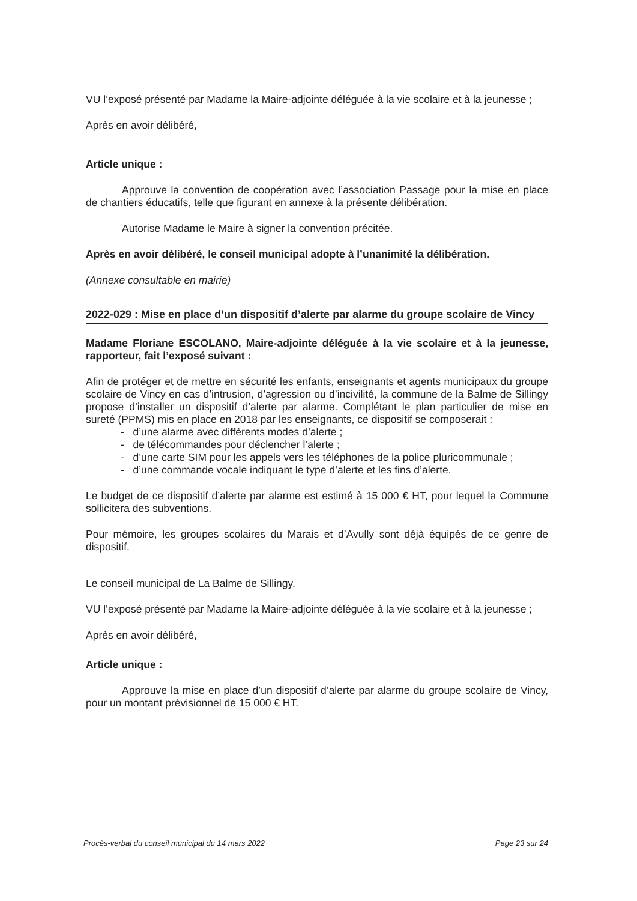VU l’exposé présenté par Madame la Maire-adjointe déléguée à la vie scolaire et à la jeunesse ;
Après en avoir délibéré,
Article unique :
Approuve la convention de coopération avec l’association Passage pour la mise en place de chantiers éducatifs, telle que figurant en annexe à la présente délibération.
Autorise Madame le Maire à signer la convention précitée.
Après en avoir délibéré, le conseil municipal adopte à l’unanimité la délibération.
(Annexe consultable en mairie)
2022-029 : Mise en place d’un dispositif d’alerte par alarme du groupe scolaire de Vincy
Madame Floriane ESCOLANO, Maire-adjointe déléguée à la vie scolaire et à la jeunesse, rapporteur, fait l’exposé suivant :
Afin de protéger et de mettre en sécurité les enfants, enseignants et agents municipaux du groupe scolaire de Vincy en cas d’intrusion, d’agression ou d’incivilité, la commune de la Balme de Sillingy propose d’installer un dispositif d’alerte par alarme. Complétant le plan particulier de mise en sureté (PPMS) mis en place en 2018 par les enseignants, ce dispositif se composerait :
- d’une alarme avec différents modes d’alerte ;
- de télécommandes pour déclencher l’alerte ;
- d’une carte SIM pour les appels vers les téléphones de la police pluricommunale ;
- d’une commande vocale indiquant le type d’alerte et les fins d’alerte.
Le budget de ce dispositif d’alerte par alarme est estimé à 15 000 € HT, pour lequel la Commune sollicitera des subventions.
Pour mémoire, les groupes scolaires du Marais et d’Avully sont déjà équipés de ce genre de dispositif.
Le conseil municipal de La Balme de Sillingy,
VU l’exposé présenté par Madame la Maire-adjointe déléguée à la vie scolaire et à la jeunesse ;
Après en avoir délibéré,
Article unique :
Approuve la mise en place d’un dispositif d’alerte par alarme du groupe scolaire de Vincy, pour un montant prévisionnel de 15 000 € HT.
Procès-verbal du conseil municipal du 14 mars 2022 Page 23 sur 24